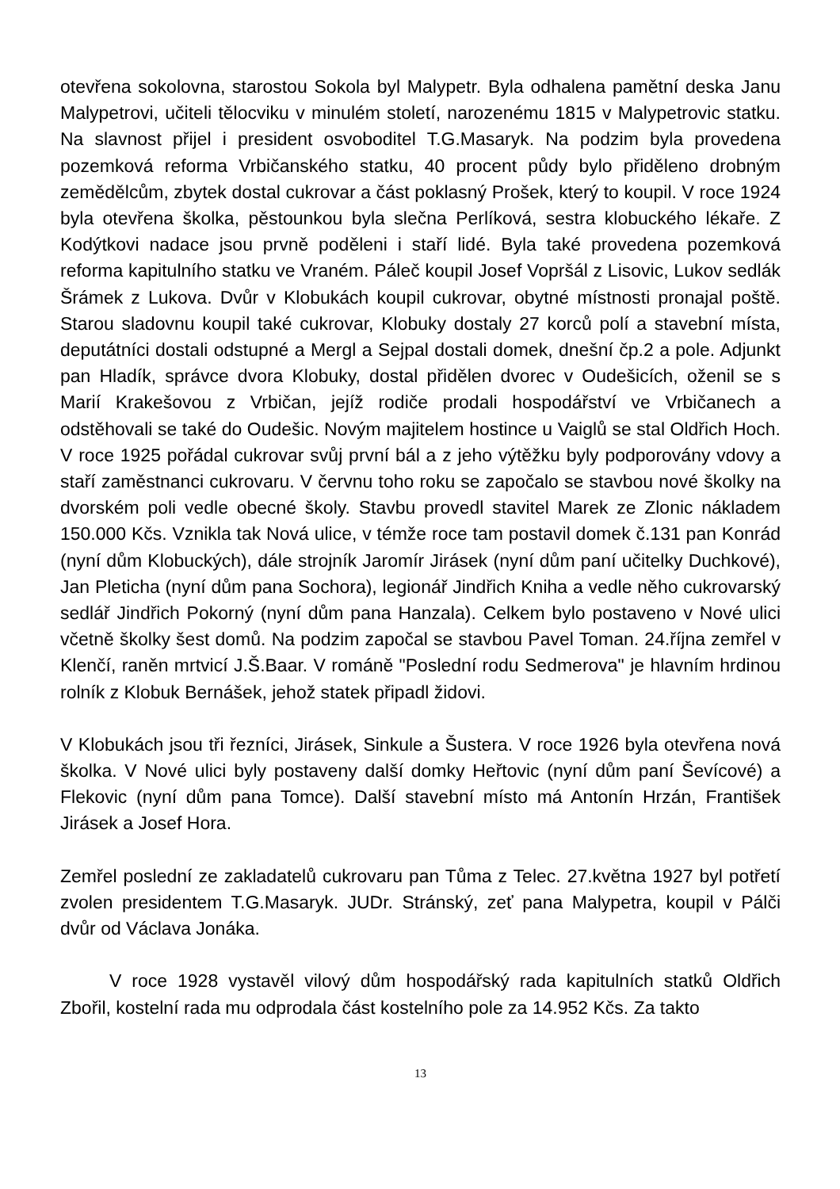otevřena sokolovna, starostou Sokola byl Malypetr. Byla odhalena pamětní deska Janu Malypetrovi, učiteli tělocviku v minulém století, narozenému 1815 v Malypetrovic statku. Na slavnost přijel i president osvoboditel T.G.Masaryk. Na podzim byla provedena pozemková reforma Vrbičanského statku, 40 procent půdy bylo přiděleno drobným zemědělcům, zbytek dostal cukrovar a část poklasný Prošek, který to koupil. V roce 1924 byla otevřena školka, pěstounkou byla slečna Perlíková, sestra klobuckého lékaře. Z Kodýtkovi nadace jsou prvně poděleni i staří lidé. Byla také provedena pozemková reforma kapitulního statku ve Vraném. Páleč koupil Josef Vopršál z Lisovic, Lukov sedlák Šrámek z Lukova. Dvůr v Klobukách koupil cukrovar, obytné místnosti pronajal poště. Starou sladovnu koupil také cukrovar, Klobuky dostaly 27 korců polí a stavební místa, deputátníci dostali odstupné a Mergl a Sejpal dostali domek, dnešní čp.2 a pole. Adjunkt pan Hladík, správce dvora Klobuky, dostal přidělen dvorec v Oudešicích, oženil se s Marií Krakešovou z Vrbičan, jejíž rodiče prodali hospodářství ve Vrbičanech a odstěhovali se také do Oudešic. Novým majitelem hostince u Vaiglů se stal Oldřich Hoch. V roce 1925 pořádal cukrovar svůj první bál a z jeho výtěžku byly podporovány vdovy a staří zaměstnanci cukrovaru. V červnu toho roku se započalo se stavbou nové školky na dvorském poli vedle obecné školy. Stavbu provedl stavitel Marek ze Zlonic nákladem 150.000 Kčs. Vznikla tak Nová ulice, v témže roce tam postavil domek č.131 pan Konrád (nyní dům Klobuckých), dále strojník Jaromír Jirásek (nyní dům paní učitelky Duchkové), Jan Pleticha (nyní dům pana Sochora), legionář Jindřich Kniha a vedle něho cukrovarský sedlář Jindřich Pokorný (nyní dům pana Hanzala). Celkem bylo postaveno v Nové ulici včetně školky šest domů. Na podzim započal se stavbou Pavel Toman. 24.října zemřel v Klenčí, raněn mrtvicí J.Š.Baar. V románě "Poslední rodu Sedmerova" je hlavním hrdinou rolník z Klobuk Bernášek, jehož statek připadl židovi.
V Klobukách jsou tři řezníci, Jirásek, Sinkule a Šustera. V roce 1926 byla otevřena nová školka. V Nové ulici byly postaveny další domky Heřtovic (nyní dům paní Ševícové) a Flekovic (nyní dům pana Tomce). Další stavební místo má Antonín Hrzán, František Jirásek a Josef Hora.
Zemřel poslední ze zakladatelů cukrovaru pan Tůma z Telec. 27.května 1927 byl potřetí zvolen presidentem T.G.Masaryk. JUDr. Stránský, zeť pana Malypetra, koupil v Pálči dvůr od Václava Jonáka.
V roce 1928 vystavěl vilový dům hospodářský rada kapitulních statků Oldřich Zbořil, kostelní rada mu odprodala část kostelního pole za 14.952 Kčs. Za takto
13